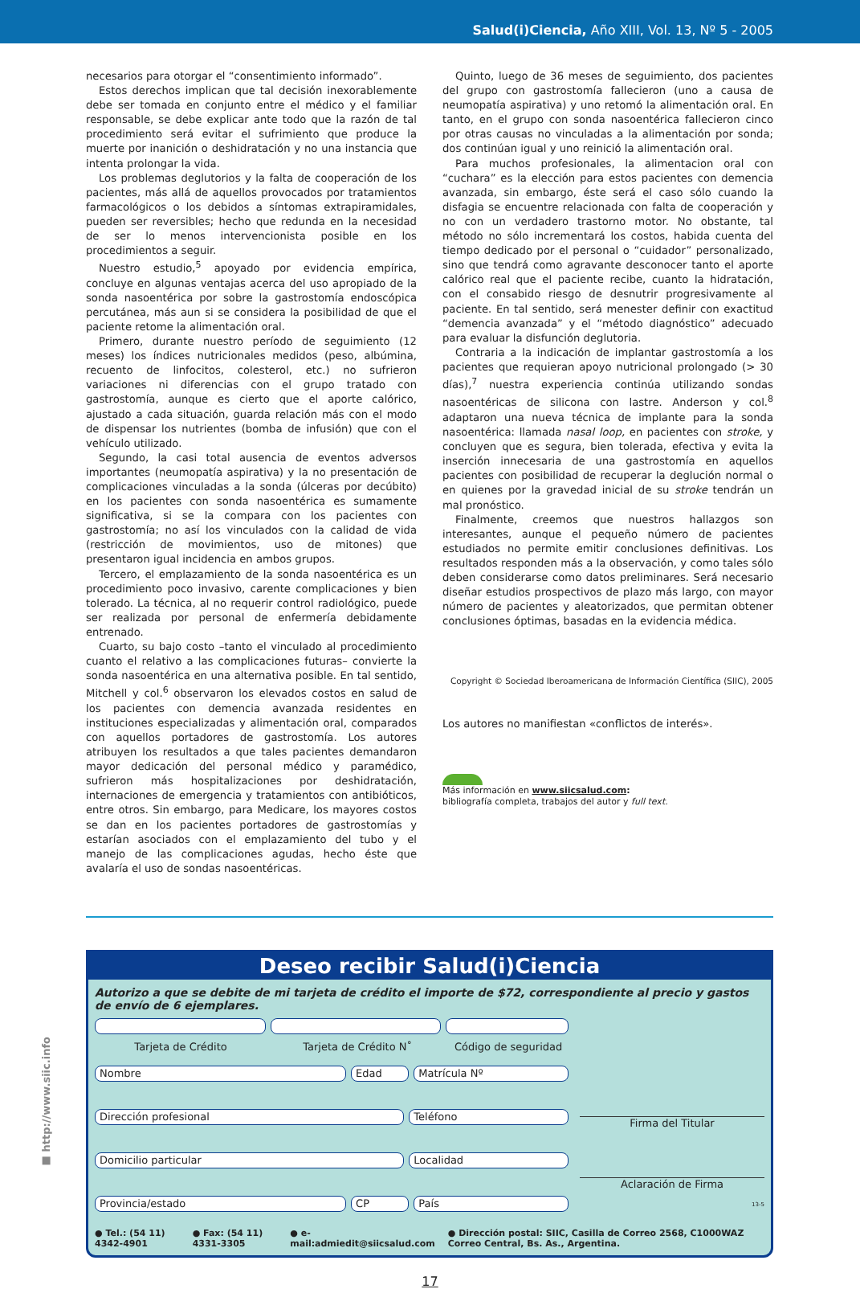Salud(i)Ciencia, Año XIII, Vol. 13, Nº 5 - 2005
necesarios para otorgar el “consentimiento informado”.
Estos derechos implican que tal decisión inexorablemente debe ser tomada en conjunto entre el médico y el familiar responsable, se debe explicar ante todo que la razón de tal procedimiento será evitar el sufrimiento que produce la muerte por inanición o deshidratación y no una instancia que intenta prolongar la vida.
Los problemas deglutorios y la falta de cooperación de los pacientes, más allá de aquellos provocados por tratamientos farmacológicos o los debidos a síntomas extrapiramidales, pueden ser reversibles; hecho que redunda en la necesidad de ser lo menos intervencionista posible en los procedimientos a seguir.
Nuestro estudio,<sup>5</sup> apoyado por evidencia empírica, concluye en algunas ventajas acerca del uso apropiado de la sonda nasoentérica por sobre la gastrostomía endoscópica percutánea, más aun si se considera la posibilidad de que el paciente retome la alimentación oral.
Primero, durante nuestro período de seguimiento (12 meses) los índices nutricionales medidos (peso, albúmina, recuento de linfocitos, colesterol, etc.) no sufrieron variaciones ni diferencias con el grupo tratado con gastrostomía, aunque es cierto que el aporte calórico, ajustado a cada situación, guarda relación más con el modo de dispensar los nutrientes (bomba de infusión) que con el vehículo utilizado.
Segundo, la casi total ausencia de eventos adversos importantes (neumopatía aspirativa) y la no presentación de complicaciones vinculadas a la sonda (úlceras por decúbito) en los pacientes con sonda nasoentérica es sumamente significativa, si se la compara con los pacientes con gastrostomía; no así los vinculados con la calidad de vida (restricción de movimientos, uso de mitones) que presentaron igual incidencia en ambos grupos.
Tercero, el emplazamiento de la sonda nasoentérica es un procedimiento poco invasivo, carente complicaciones y bien tolerado. La técnica, al no requerir control radiológico, puede ser realizada por personal de enfermería debidamente entrenado.
Cuarto, su bajo costo –tanto el vinculado al procedimiento cuanto el relativo a las complicaciones futuras– convierte la sonda nasoentérica en una alternativa posible. En tal sentido, Mitchell y col.<sup>6</sup> observaron los elevados costos en salud de los pacientes con demencia avanzada residentes en instituciones especializadas y alimentación oral, comparados con aquellos portadores de gastrostomía. Los autores atribuyen los resultados a que tales pacientes demandaron mayor dedicación del personal médico y paramédico, sufrieron más hospitalizaciones por deshidratación, internaciones de emergencia y tratamientos con antibióticos, entre otros. Sin embargo, para Medicare, los mayores costos se dan en los pacientes portadores de gastrostomías y estarían asociados con el emplazamiento del tubo y el manejo de las complicaciones agudas, hecho éste que avalaría el uso de sondas nasoentéricas.
Quinto, luego de 36 meses de seguimiento, dos pacientes del grupo con gastrostomía fallecieron (uno a causa de neumopatía aspirativa) y uno retomó la alimentación oral. En tanto, en el grupo con sonda nasoentérica fallecieron cinco por otras causas no vinculadas a la alimentación por sonda; dos continúan igual y uno reinició la alimentación oral.
Para muchos profesionales, la alimentacion oral con “cuchara” es la elección para estos pacientes con demencia avanzada, sin embargo, éste será el caso sólo cuando la disfagia se encuentre relacionada con falta de cooperación y no con un verdadero trastorno motor. No obstante, tal método no sólo incrementará los costos, habida cuenta del tiempo dedicado por el personal o “cuidador” personalizado, sino que tendrá como agravante desconocer tanto el aporte calórico real que el paciente recibe, cuanto la hidratación, con el consabido riesgo de desnutrir progresivamente al paciente. En tal sentido, será menester definir con exactitud “demencia avanzada” y el “método diagnóstico” adecuado para evaluar la disfunción deglutoria.
Contraria a la indicación de implantar gastrostomía a los pacientes que requieran apoyo nutricional prolongado (> 30 días),<sup>7</sup> nuestra experiencia continúa utilizando sondas nasoentéricas de silicona con lastre. Anderson y col.<sup>8</sup> adaptaron una nueva técnica de implante para la sonda nasoentérica: llamada nasal loop, en pacientes con stroke, y concluyen que es segura, bien tolerada, efectiva y evita la inserción innecesaria de una gastrostomía en aquellos pacientes con posibilidad de recuperar la deglución normal o en quienes por la gravedad inicial de su stroke tendrán un mal pronóstico.
Finalmente, creemos que nuestros hallazgos son interesantes, aunque el pequeño número de pacientes estudiados no permite emitir conclusiones definitivas. Los resultados responden más a la observación, y como tales sólo deben considerarse como datos preliminares. Será necesario diseñar estudios prospectivos de plazo más largo, con mayor número de pacientes y aleatorizados, que permitan obtener conclusiones óptimas, basadas en la evidencia médica.
Copyright © Sociedad Iberoamericana de Información Científica (SIIC), 2005
Los autores no manifiestan «conflictos de interés».
Más información en www.siicsalud.com:
bibliografía completa, trabajos del autor y full text.
■ http://www.siic.info
Deseo recibir Salud(i)Ciencia
Autorizo a que se debite de mi tarjeta de crédito el importe de $72, correspondiente al precio y gastos de envío de 6 ejemplares.
Tarjeta de Crédito Tarjeta de Crédito N˚ Código de seguridad
Nombre Edad Matrícula Nº
Dirección profesional Teléfono
Domicilio particular Localidad
Provincia/estado CP País
Firma del Titular
Aclaración de Firma
13-5
● Tel.: (54 11) 4342-4901 ● Fax: (54 11) 4331-3305 ● e-mail:admiedit@siicsalud.com ● Dirección postal: SIIC, Casilla de Correo 2568, C1000WAZ Correo Central, Bs. As., Argentina.
17